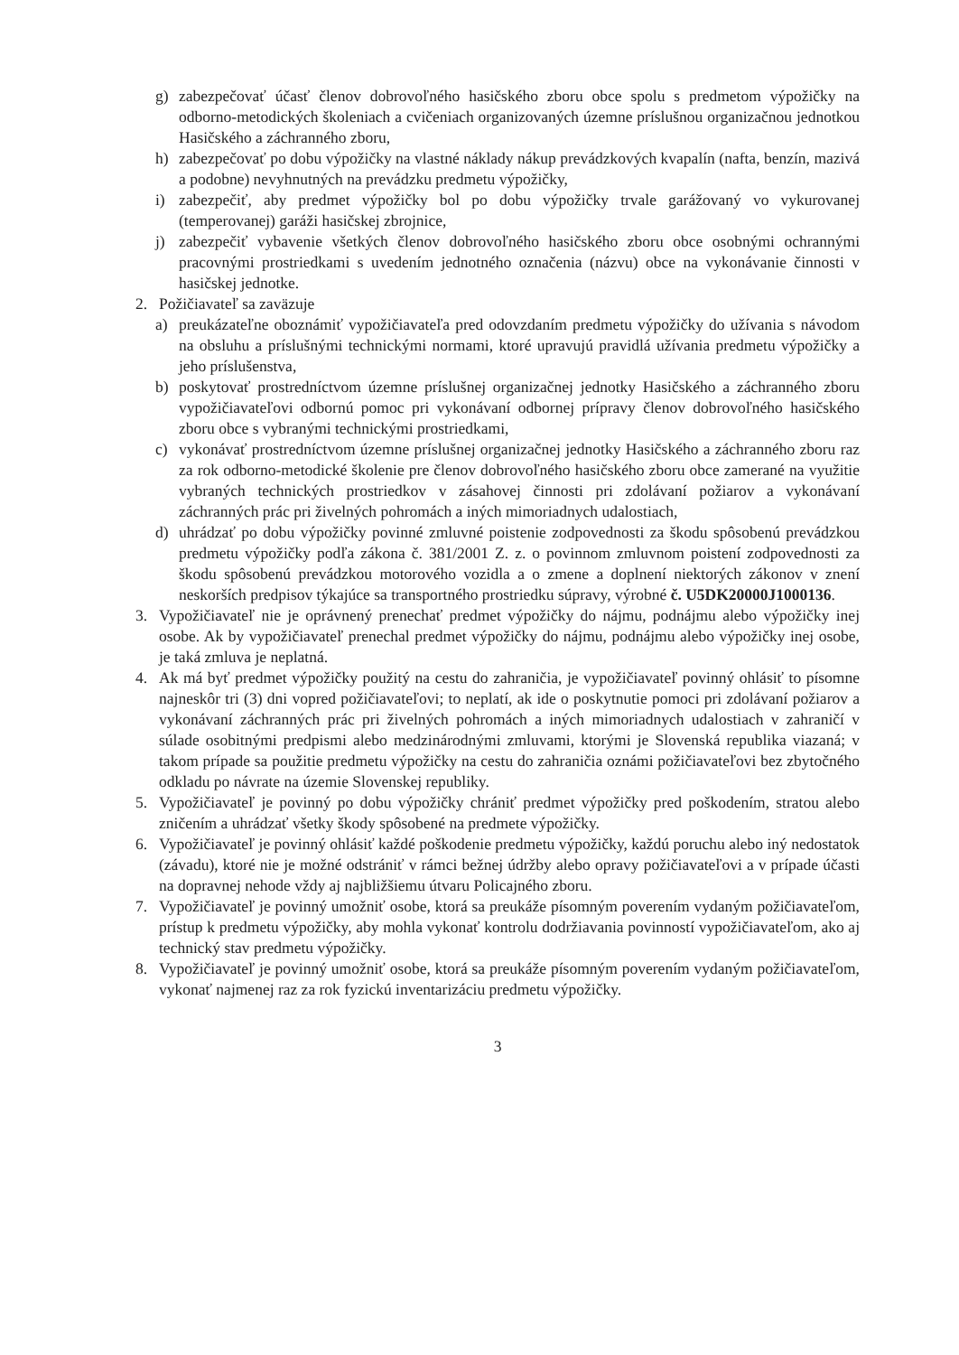g) zabezpečovať účasť členov dobrovoľného hasičského zboru obce spolu s predmetom výpožičky na odborno-metodických školeniach a cvičeniach organizovaných územne príslušnou organizačnou jednotkou Hasičského a záchranného zboru,
h) zabezpečovať po dobu výpožičky na vlastné náklady nákup prevádzkových kvapalín (nafta, benzín, mazivá a podobne) nevyhnutných na prevádzku predmetu výpožičky,
i) zabezpečiť, aby predmet výpožičky bol po dobu výpožičky trvale garážovaný vo vykurovanej (temperovanej) garáži hasičskej zbrojnice,
j) zabezpečiť vybavenie všetkých členov dobrovoľného hasičského zboru obce osobnými ochrannými pracovnými prostriedkami s uvedením jednotného označenia (názvu) obce na vykonávanie činnosti v hasičskej jednotke.
2. Požičiavateľ sa zaväzuje
a) preukázateľne oboznámiť vypožičiavateľa pred odovzdaním predmetu výpožičky do užívania s návodom na obsluhu a príslušnými technickými normami, ktoré upravujú pravidlá užívania predmetu výpožičky a jeho príslušenstva,
b) poskytovať prostredníctvom územne príslušnej organizačnej jednotky Hasičského a záchranného zboru vypožičiavateľovi odbornú pomoc pri vykonávaní odbornej prípravy členov dobrovoľného hasičského zboru obce s vybranými technickými prostriedkami,
c) vykonávať prostredníctvom územne príslušnej organizačnej jednotky Hasičského a záchranného zboru raz za rok odborno-metodické školenie pre členov dobrovoľného hasičského zboru obce zamerané na využitie vybraných technických prostriedkov v zásahovej činnosti pri zdolávaní požiarov a vykonávaní záchranných prác pri živelných pohromách a iných mimoriadnych udalostiach,
d) uhrádzať po dobu výpožičky povinné zmluvné poistenie zodpovednosti za škodu spôsobenú prevádzkou predmetu výpožičky podľa zákona č. 381/2001 Z. z. o povinnom zmluvnom poistení zodpovednosti za škodu spôsobenú prevádzkou motorového vozidla a o zmene a doplnení niektorých zákonov v znení neskorších predpisov týkajúce sa transportného prostriedku súpravy, výrobné č. U5DK20000J1000136.
3. Vypožičiavateľ nie je oprávnený prenechať predmet výpožičky do nájmu, podnájmu alebo výpožičky inej osobe. Ak by vypožičiavateľ prenechal predmet výpožičky do nájmu, podnájmu alebo výpožičky inej osobe, je taká zmluva je neplatná.
4. Ak má byť predmet výpožičky použitý na cestu do zahraničia, je vypožičiavateľ povinný ohlásiť to písomne najneskôr tri (3) dni vopred požičiavateľovi; to neplatí, ak ide o poskytnutie pomoci pri zdolávaní požiarov a vykonávaní záchranných prác pri živelných pohromách a iných mimoriadnych udalostiach v zahraničí v súlade osobitnými predpismi alebo medzinárodnými zmluvami, ktorými je Slovenská republika viazaná; v takom prípade sa použitie predmetu výpožičky na cestu do zahraničia oznámi požičiavateľovi bez zbytočného odkladu po návrate na územie Slovenskej republiky.
5. Vypožičiavateľ je povinný po dobu výpožičky chrániť predmet výpožičky pred poškodením, stratou alebo zničením a uhrádzať všetky škody spôsobené na predmete výpožičky.
6. Vypožičiavateľ je povinný ohlásiť každé poškodenie predmetu výpožičky, každú poruchu alebo iný nedostatok (závadu), ktoré nie je možné odstrániť v rámci bežnej údržby alebo opravy požičiavateľovi a v prípade účasti na dopravnej nehode vždy aj najbližšiemu útvaru Policajného zboru.
7. Vypožičiavateľ je povinný umožniť osobe, ktorá sa preukáže písomným poverením vydaným požičiavateľom, prístup k predmetu výpožičky, aby mohla vykonať kontrolu dodržiavania povinností vypožičiavateľom, ako aj technický stav predmetu výpožičky.
8. Vypožičiavateľ je povinný umožniť osobe, ktorá sa preukáže písomným poverením vydaným požičiavateľom, vykonať najmenej raz za rok fyzickú inventarizáciu predmetu výpožičky.
3